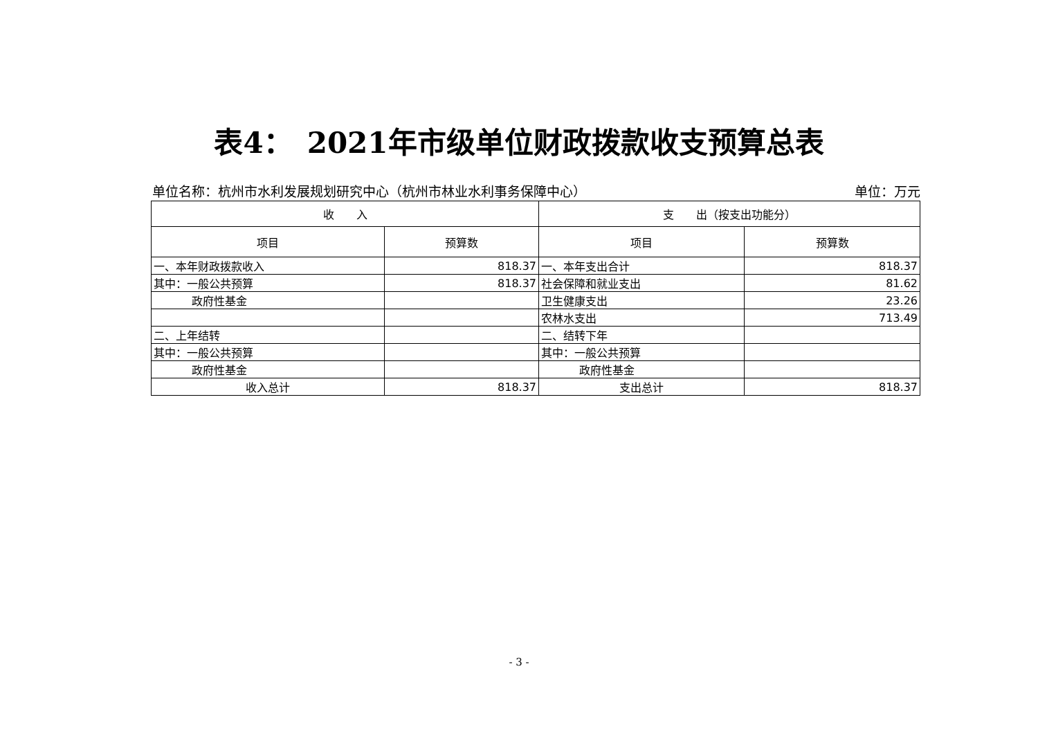表4：　2021年市级单位财政拨款收支预算总表
单位名称：杭州市水利发展规划研究中心（杭州市林业水利事务保障中心） 单位：万元
| 收 入 | | 支 出（按支出功能分） | |
| --- | --- | --- | --- |
| 项目 | 预算数 | 项目 | 预算数 |
| 一、本年财政拨款收入 | 818.37 | 一、本年支出合计 | 818.37 |
| 其中：一般公共预算 | 818.37 | 社会保障和就业支出 | 81.62 |
| 政府性基金 | | 卫生健康支出 | 23.26 |
| | | 农林水支出 | 713.49 |
| 二、上年结转 | | 二、结转下年 | |
| 其中：一般公共预算 | | 其中：一般公共预算 | |
| 政府性基金 | | 政府性基金 | |
| 收入总计 | 818.37 | 支出总计 | 818.37 |
- 3 -